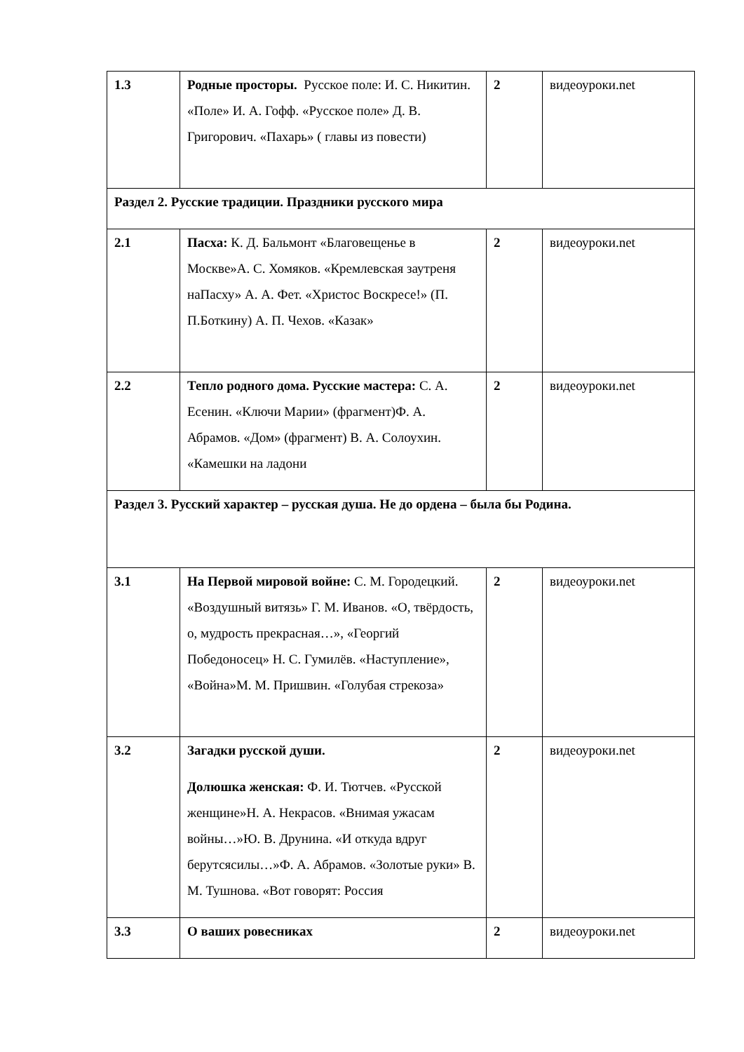| 1.3 | Родные просторы. Русское поле: И. С. Никитин. «Поле» И. А. Гофф. «Русское поле» Д. В. Григорович. «Пахарь» ( главы из повести) | 2 | видеоуроки.net |
| Раздел 2. Русские традиции. Праздники русского мира | | | |
| 2.1 | Пасха: К. Д. Бальмонт «Благовещенье в Москве»А. С. Хомяков. «Кремлевская заутреня наПасху» А. А. Фет. «Христос Воскресе!» (П. П.Боткину) А. П. Чехов. «Казак» | 2 | видеоуроки.net |
| 2.2 | Тепло родного дома. Русские мастера: С. А. Есенин. «Ключи Марии» (фрагмент)Ф. А. Абрамов. «Дом» (фрагмент) В. А. Солоухин. «Камешки на ладони | 2 | видеоуроки.net |
| Раздел 3. Русский характер – русская душа. Не до ордена – была бы Родина. | | | |
| 3.1 | На Первой мировой войне: С. М. Городецкий. «Воздушный витязь» Г. М. Иванов. «О, твёрдость, о, мудрость прекрасная…», «Георгий Победоносец» Н. С. Гумилёв. «Наступление», «Война»М. М. Пришвин. «Голубая стрекоза» | 2 | видеоуроки.net |
| 3.2 | Загадки русской души. Долюшка женская: Ф. И. Тютчев. «Русской женщине»Н. А. Некрасов. «Внимая ужасам войны…»Ю. В. Друнина. «И откуда вдруг берутсясилы…»Ф. А. Абрамов. «Золотые руки» В. М. Тушнова. «Вот говорят: Россия | 2 | видеоуроки.net |
| 3.3 | О ваших ровесниках | 2 | видеоуроки.net |